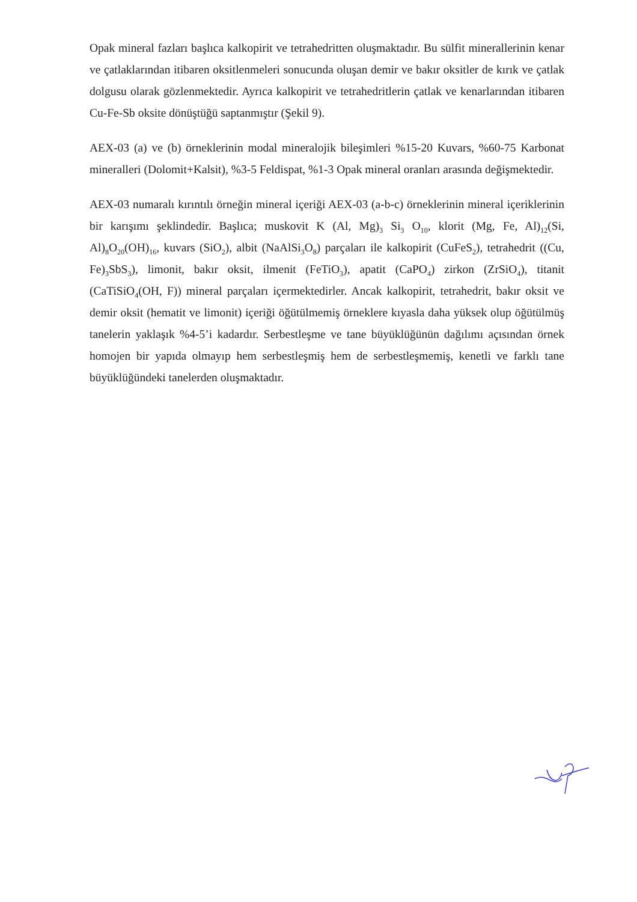Opak mineral fazları başlıca kalkopirit ve tetrahedritten oluşmaktadır. Bu sülfit minerallerinin kenar ve çatlaklarından itibaren oksitlenmeleri sonucunda oluşan demir ve bakır oksitler de kırık ve çatlak dolgusu olarak gözlenmektedir. Ayrıca kalkopirit ve tetrahedritlerin çatlak ve kenarlarından itibaren Cu-Fe-Sb oksite dönüştüğü saptanmıştır (Şekil 9).
AEX-03 (a) ve (b) örneklerinin modal mineralojik bileşimleri %15-20 Kuvars, %60-75 Karbonat mineralleri (Dolomit+Kalsit), %3-5 Feldispat, %1-3 Opak mineral oranları arasında değişmektedir.
AEX-03 numaralı kırıntılı örneğin mineral içeriği AEX-03 (a-b-c) örneklerinin mineral içeriklerinin bir karışımı şeklindedir. Başlıca; muskovit K (Al, Mg)<sub>3</sub> Si<sub>3</sub> O<sub>10</sub>, klorit (Mg, Fe, Al)<sub>12</sub>(Si, Al)<sub>8</sub>O<sub>20</sub>(OH)<sub>16</sub>, kuvars (SiO<sub>2</sub>), albit (NaAlSi<sub>3</sub>O<sub>8</sub>) parçaları ile kalkopirit (CuFeS<sub>2</sub>), tetrahedrit ((Cu, Fe)<sub>3</sub>SbS<sub>3</sub>), limonit, bakır oksit, ilmenit (FeTiO<sub>3</sub>), apatit (CaPO<sub>4</sub>) zirkon (ZrSiO<sub>4</sub>), titanit (CaTiSiO<sub>4</sub>(OH, F)) mineral parçaları içermektedirler. Ancak kalkopirit, tetrahedrit, bakır oksit ve demir oksit (hematit ve limonit) içeriği öğütülmemiş örneklere kıyasla daha yüksek olup öğütülmüş tanelerin yaklaşık %4-5’i kadardır. Serbestleşme ve tane büyüklüğünün dağılımı açısından örnek homojen bir yapıda olmayıp hem serbestleşmiş hem de serbestleşmemiş, kenetli ve farklı tane büyüklüğündeki tanelerden oluşmaktadır.